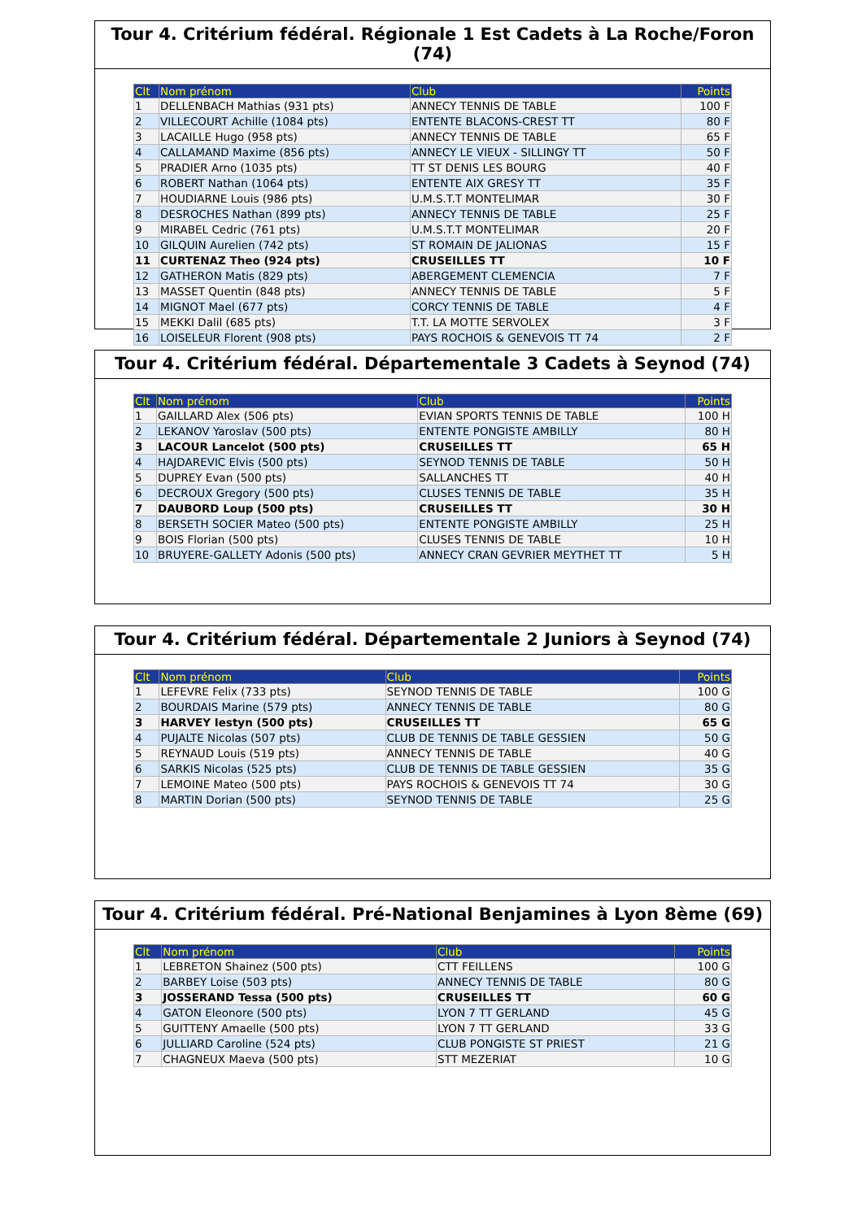Tour 4. Critérium fédéral. Régionale 1 Est Cadets à La Roche/Foron (74)
| Clt | Nom prénom | Club | Points |
| --- | --- | --- | --- |
| 1 | DELLENBACH Mathias (931 pts) | ANNECY TENNIS DE TABLE | 100 F |
| 2 | VILLECOURT Achille (1084 pts) | ENTENTE BLACONS-CREST TT | 80 F |
| 3 | LACAILLE Hugo (958 pts) | ANNECY TENNIS DE TABLE | 65 F |
| 4 | CALLAMAND Maxime (856 pts) | ANNECY LE VIEUX - SILLINGY TT | 50 F |
| 5 | PRADIER Arno (1035 pts) | TT ST DENIS LES BOURG | 40 F |
| 6 | ROBERT Nathan (1064 pts) | ENTENTE AIX GRESY TT | 35 F |
| 7 | HOUDIARNE Louis (986 pts) | U.M.S.T.T MONTELIMAR | 30 F |
| 8 | DESROCHES Nathan (899 pts) | ANNECY TENNIS DE TABLE | 25 F |
| 9 | MIRABEL Cedric (761 pts) | U.M.S.T.T MONTELIMAR | 20 F |
| 10 | GILQUIN Aurelien (742 pts) | ST ROMAIN DE JALIONAS | 15 F |
| 11 | CURTENAZ Theo (924 pts) | CRUSEILLES TT | 10 F |
| 12 | GATHERON Matis (829 pts) | ABERGEMENT CLEMENCIA | 7 F |
| 13 | MASSET Quentin (848 pts) | ANNECY TENNIS DE TABLE | 5 F |
| 14 | MIGNOT Mael (677 pts) | CORCY TENNIS DE TABLE | 4 F |
| 15 | MEKKI Dalil (685 pts) | T.T. LA MOTTE SERVOLEX | 3 F |
| 16 | LOISELEUR Florent (908 pts) | PAYS ROCHOIS & GENEVOIS TT 74 | 2 F |
Tour 4. Critérium fédéral. Départementale 3 Cadets à Seynod (74)
| Clt | Nom prénom | Club | Points |
| --- | --- | --- | --- |
| 1 | GAILLARD Alex (506 pts) | EVIAN SPORTS TENNIS DE TABLE | 100 H |
| 2 | LEKANOV Yaroslav (500 pts) | ENTENTE PONGISTE AMBILLY | 80 H |
| 3 | LACOUR Lancelot (500 pts) | CRUSEILLES TT | 65 H |
| 4 | HAJDAREVIC Elvis (500 pts) | SEYNOD TENNIS DE TABLE | 50 H |
| 5 | DUPREY Evan (500 pts) | SALLANCHES TT | 40 H |
| 6 | DECROUX Gregory (500 pts) | CLUSES TENNIS DE TABLE | 35 H |
| 7 | DAUBORD Loup (500 pts) | CRUSEILLES TT | 30 H |
| 8 | BERSETH SOCIER Mateo (500 pts) | ENTENTE PONGISTE AMBILLY | 25 H |
| 9 | BOIS Florian (500 pts) | CLUSES TENNIS DE TABLE | 10 H |
| 10 | BRUYERE-GALLETY Adonis (500 pts) | ANNECY CRAN GEVRIER MEYTHET TT | 5 H |
Tour 4. Critérium fédéral. Départementale 2 Juniors à Seynod (74)
| Clt | Nom prénom | Club | Points |
| --- | --- | --- | --- |
| 1 | LEFEVRE Felix (733 pts) | SEYNOD TENNIS DE TABLE | 100 G |
| 2 | BOURDAIS Marine (579 pts) | ANNECY TENNIS DE TABLE | 80 G |
| 3 | HARVEY Iestyn (500 pts) | CRUSEILLES TT | 65 G |
| 4 | PUJALTE Nicolas (507 pts) | CLUB DE TENNIS DE TABLE GESSIEN | 50 G |
| 5 | REYNAUD Louis (519 pts) | ANNECY TENNIS DE TABLE | 40 G |
| 6 | SARKIS Nicolas (525 pts) | CLUB DE TENNIS DE TABLE GESSIEN | 35 G |
| 7 | LEMOINE Mateo (500 pts) | PAYS ROCHOIS & GENEVOIS TT 74 | 30 G |
| 8 | MARTIN Dorian (500 pts) | SEYNOD TENNIS DE TABLE | 25 G |
Tour 4. Critérium fédéral. Pré-National Benjamines à Lyon 8ème (69)
| Clt | Nom prénom | Club | Points |
| --- | --- | --- | --- |
| 1 | LEBRETON Shainez (500 pts) | CTT FEILLENS | 100 G |
| 2 | BARBEY Loise (503 pts) | ANNECY TENNIS DE TABLE | 80 G |
| 3 | JOSSERAND Tessa (500 pts) | CRUSEILLES TT | 60 G |
| 4 | GATON Eleonore (500 pts) | LYON 7 TT GERLAND | 45 G |
| 5 | GUITTENY Amaelle (500 pts) | LYON 7 TT GERLAND | 33 G |
| 6 | JULLIARD Caroline (524 pts) | CLUB PONGISTE ST PRIEST | 21 G |
| 7 | CHAGNEUX Maeva (500 pts) | STT MEZERIAT | 10 G |